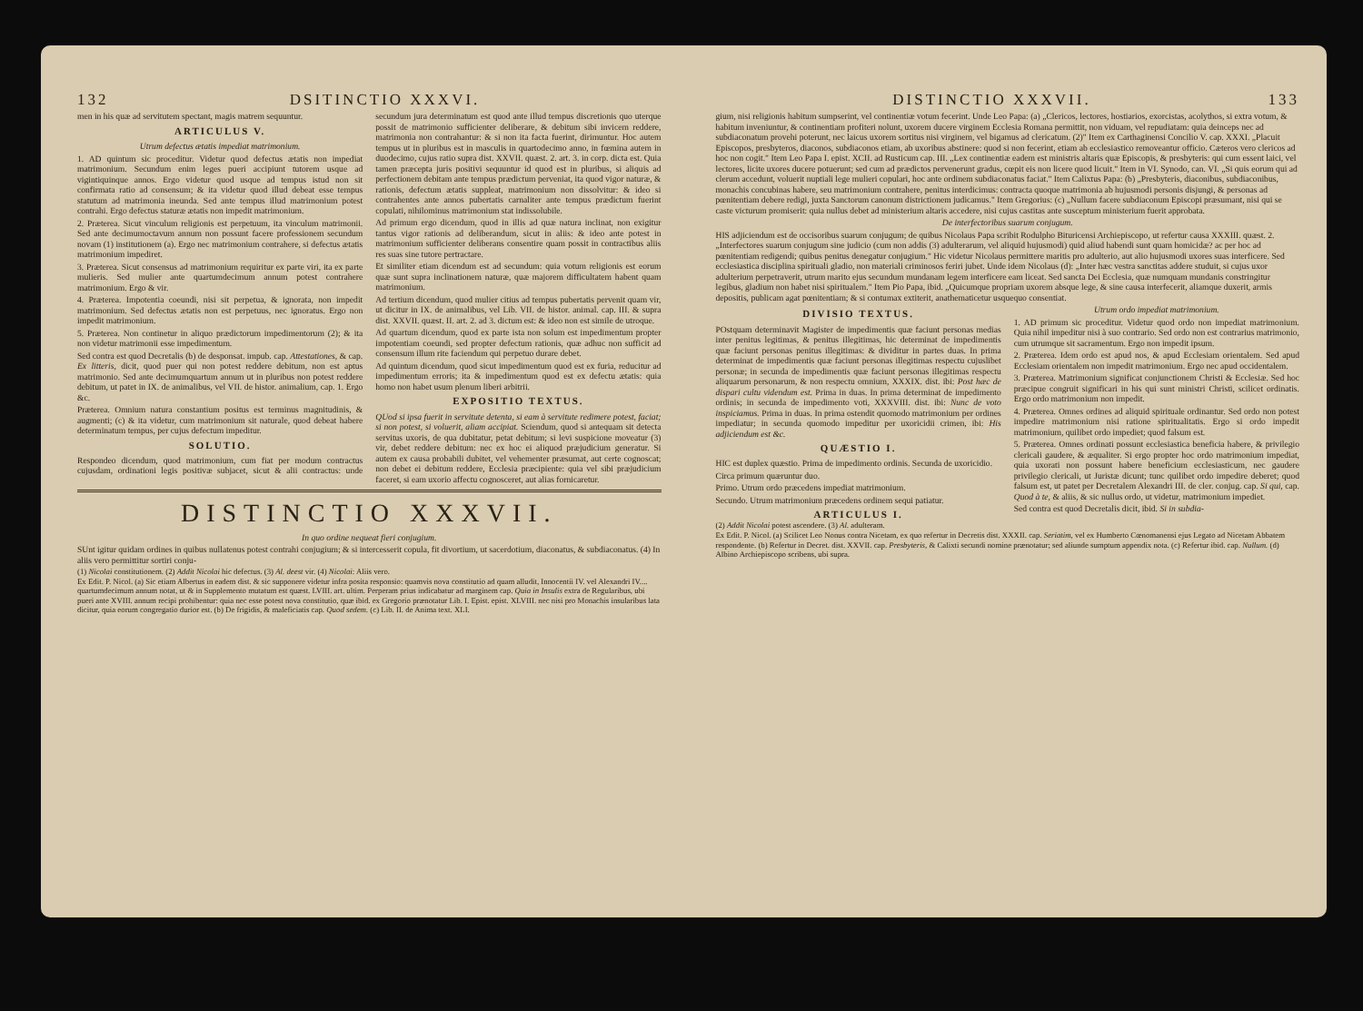132 DSITINCTIO XXXVI.
men in his quæ ad servitutem spectant, magis matrem sequuntur.
ARTICULUS V.
Utrum defectus ætatis impediat matrimonium.
1. AD quintum sic proceditur. Videtur quod defectus ætatis non impediat matrimonium. Secundum enim leges pueri accipiunt tutorem usque ad vigintiquinque annos. Ergo videtur quod usque ad tempus istud non sit confirmata ratio ad consensum; & ita videtur quod illud debeat esse tempus statutum ad matrimonia ineunda. Sed ante tempus illud matrimonium potest contrahi. Ergo defectus staturæ ætatis non impedit matrimonium.
2. Præterea. Sicut vinculum religionis est perpetuum, ita vinculum matrimonii. Sed ante decimumoctavum annum non possunt facere professionem secundum novam (1) institutionem (a). Ergo nec matrimonium contrahere, si defectus ætatis matrimonium impediret.
3. Præterea. Sicut consensus ad matrimonium requiritur ex parte viri, ita ex parte mulieris. Sed mulier ante quartumdecimum annum potest contrahere matrimonium. Ergo & vir.
4. Præterea. Impotentia coeundi, nisi sit perpetua, & ignorata, non impedit matrimonium. Sed defectus ætatis non est perpetuus, nec ignoratus. Ergo non impedit matrimonium.
5. Præterea. Non continetur in aliquo prædictorum impedimentorum (2); & ita non videtur matrimonii esse impedimentum.
Sed contra est quod Decretalis (b) de desponsat. impub. cap. Attestationes, & cap. Ex litteris, dicit, quod puer qui non potest reddere debitum, non est aptus matrimonio. Sed ante decimumquartum annum ut in pluribus non potest reddere debitum, ut patet in IX. de animalibus, vel VII. de histor. animalium, cap. 1. Ergo &c.
Præterea. Omnium natura constantium positus est terminus magnitudinis, & augmenti; (c) & ita videtur, cum matrimonium sit naturale, quod debeat habere determinatum tempus, per cujus defectum impeditur.
SOLUTIO.
Respondeo dicendum, quod matrimonium, cum fiat per modum contractus cujusdam, ordinationi legis positivæ subjacet, sicut & alii contractus: unde secundum jura determinatum est quod ante illud tempus discretionis quo uterque possit de matrimonio sufficienter deliberare, & debitum sibi invicem reddere, matrimonia non contrahantur: & si non ita facta fuerint, dirimuntur. Hoc autem tempus ut in pluribus est in masculis in quartodecimo anno, in fœmina autem in duodecimo, cujus ratio supra dist. XXVII. quæst. 2. art. 3. in corp. dicta est. Quia tamen præcepta juris positivi sequuntur id quod est in pluribus, si aliquis ad perfectionem debitam ante tempus prædictum perveniat, ita quod vigor naturæ, & rationis, defectum ætatis suppleat, matrimonium non dissolvitur: & ideo si contrahentes ante annos pubertatis carnaliter ante tempus prædictum fuerint copulati, nihilominus matrimonium stat indissolubile.
Ad primum ergo dicendum, quod in illis ad quæ natura inclinat, non exigitur tantus vigor rationis ad deliberandum, sicut in aliis: & ideo ante potest in matrimonium sufficienter deliberans consentire quam possit in contractibus aliis res suas sine tutore pertractare.
Et similiter etiam dicendum est ad secundum: quia votum religionis est eorum quæ sunt supra inclinationem naturæ, quæ majorem difficultatem habent quam matrimonium.
Ad tertium dicendum, quod mulier citius ad tempus pubertatis pervenit quam vir, ut dicitur in IX. de animalibus, vel Lib. VII. de histor. animal. cap. III. & supra dist. XXVII. quæst. II. art. 2. ad 3. dictum est: & ideo non est simile de utroque.
Ad quartum dicendum, quod ex parte ista non solum est impedimentum propter impotentiam coeundi, sed propter defectum rationis, quæ adhuc non sufficit ad consensum illum rite faciendum qui perpetuo durare debet.
Ad quintum dicendum, quod sicut impedimentum quod est ex furia, reducitur ad impedimentum erroris; ita & impedimentum quod est ex defectu ætatis: quia homo non habet usum plenum liberi arbitrii.
EXPOSITIO TEXTUS.
QUod si ipsa fuerit in servitute detenta, si eam à servitute redimere potest, faciat; si non potest, si voluerit, aliam accipiat. Sciendum, quod si antequam sit detecta servitus uxoris, de qua dubitatur, petat debitum; si levi suspicione moveatur (3) vir, debet reddere debitum: nec ex hoc ei aliquod præjudicium generatur. Si autem ex causa probabili dubitet, vel vehementer præsumat, aut certe cognoscat; non debet ei debitum reddere, Ecclesia præcipiente: quia vel sibi præjudicium faceret, si eam uxorio affectu cognosceret, aut alias fornicaretur.
DISTINCTIO XXXVII.
In quo ordine nequeat fieri conjugium.
SUnt igitur quidam ordines in quibus nullatenus potest contrahi conjugium; & si intercesserit copula, fit divortium, ut sacerdotium, diaconatus, & subdiaconatus. (4) In aliis vero permittitur sortiri conju-
(1) Nicolai constitutionem. (2) Addit Nicolai hic defectus. (3) Al. deest vir. (4) Nicolai: Aliis vero.
Ex Edit. P. Nicol. (a) Sic etiam Albertus in eadem dist. & sic supponere videtur infra posita responsio: quamvis nova constitutio ad quam alludit, Innocentii IV. vel Alexandri IV.... quartumdecimum annum notat, ut & in Supplemento mutatum est quæst. LVIII. art. ultim. Perperam prius indicabatur ad marginem cap. Quia in Insulis extra de Regularibus, ubi pueri ante XVIII. annum recipi prohibentur: quia nec esse potest nova constitutio, quæ ibid. ex Gregorio prænotatur Lib. I. Epist. epist. XLVIII. nec nisi pro Monachis insularibus lata dicitur, quia eorum congregatio durior est. (b) De frigidis, & maleficiatis cap. Quod sedem. (c) Lib. II. de Anima text. XLI.
DISTINCTIO XXXVII. 133
gium, nisi religionis habitum sumpserint, vel continentiæ votum fecerint. Unde Leo Papa: (a) „Clericos, lectores, hostiarios, exorcistas, acolythos, si extra votum, & habitum inveniuntur, & continentiam profiteri nolunt, uxorem ducere virginem Ecclesia Romana permittit, non viduam, vel repudiatam: quia deinceps nec ad subdiaconatum provehi poterunt, nec laicus uxorem sortitus nisi virginem, vel bigamus ad clericatum. (2)" Item ex Carthaginensi Concilio V. cap. XXXI. „Placuit Episcopos, presbyteros, diaconos, subdiaconos etiam, ab uxoribus abstinere: quod si non fecerint, etiam ab ecclesiastico removeantur officio. Cæteros vero clericos ad hoc non cogit." Item Leo Papa I. epist. XCII. ad Rusticum cap. III. „Lex continentiæ eadem est ministris altaris quæ Episcopis, & presbyteris: qui cum essent laici, vel lectores, licite uxores ducere potuerunt; sed cum ad prædictos pervenerunt gradus, cœpit eis non licere quod licuit." Item in VI. Synodo, can. VI. „Si quis eorum qui ad clerum accedunt, voluerit nuptiali lege mulieri copulari, hoc ante ordinem subdiaconatus faciat." Item Calixtus Papa: (b) „Presbyteris, diaconibus, subdiaconibus, monachis concubinas habere, seu matrimonium contrahere, penitus interdicimus: contracta quoque matrimonia ab hujusmodi personis disjungi, & personas ad pœnitentiam debere redigi, juxta Sanctorum canonum districtionem judicamus." Item Gregorius: (c) „Nullum facere subdiaconum Episcopi præsumant, nisi qui se caste victurum promiserit: quia nullus debet ad ministerium altaris accedere, nisi cujus castitas ante susceptum ministerium fuerit approbata.
De interfectoribus suarum conjugum.
HIS adjiciendum est de occisoribus suarum conjugum; de quibus Nicolaus Papa scribit Rodulpho Bituricensi Archiepiscopo, ut refertur causa XXXIII. quæst. 2. „Interfectores suarum conjugum sine judicio (cum non addis (3) adulterarum, vel aliquid hujusmodi) quid aliud habendi sunt quam homicidæ? ac per hoc ad pœnitentiam redigendi; quibus penitus denegatur conjugium." Hic videtur Nicolaus permittere maritis pro adulterio, aut alio hujusmodi uxores suas interficere. Sed ecclesiastica disciplina spirituali gladio, non materiali criminosos feriri jubet. Unde idem Nicolaus (d): „Inter hæc vestra sanctitas addere studuit, si cujus uxor adulterium perpetraverit, utrum marito ejus secundum mundanam legem interficere eam liceat. Sed sancta Dei Ecclesia, quæ numquam mundanis constringitur legibus, gladium non habet nisi spiritualem." Item Pio Papa, ibid. „Quicumque propriam uxorem absque lege, & sine causa interfecerit, aliamque duxerit, armis depositis, publicam agat pœnitentiam; & si contumax extiterit, anathematicetur usquequo consentiat.
DIVISIO TEXTUS.
POstquam determinavit Magister de impedimentis quæ faciunt personas medias inter penitus legitimas, & penitus illegitimas, hic determinat de impedimentis quæ faciunt personas penitus illegitimas: & dividitur in partes duas. In prima determinat de impedimentis quæ faciunt personas illegitimas respectu cujuslibet personæ; in secunda de impedimentis quæ faciunt personas illegitimas respectu aliquarum personarum, & non respectu omnium, XXXIX. dist. ibi: Post hæc de dispari cultu videndum est. Prima in duas. In prima determinat de impedimento ordinis; in secunda de impedimento voti, XXXVIII. dist. ibi: Nunc de voto inspiciamus. Prima in duas. In prima ostendit quomodo matrimonium per ordines impediatur; in secunda quomodo impeditur per uxoricidii crimen, ibi: His adjiciendum est &c.
QUÆSTIO I.
HIC est duplex quæstio. Prima de impedimento ordinis. Secunda de uxoricidio.
Circa primum quæruntur duo.
Primo. Utrum ordo præcedens impediat matrimonium.
Secundo. Utrum matrimonium præcedens ordinem sequi patiatur.
ARTICULUS I.
Utrum ordo impediat matrimonium.
1. AD primum sic proceditur. Videtur quod ordo non impediat matrimonium. Quia nihil impeditur nisi à suo contrario. Sed ordo non est contrarius matrimonio, cum utrumque sit sacramentum. Ergo non impedit ipsum.
2. Præterea. Idem ordo est apud nos, & apud Ecclesiam orientalem. Sed apud Ecclesiam orientalem non impedit matrimonium. Ergo nec apud occidentalem.
3. Præterea. Matrimonium significat conjunctionem Christi & Ecclesiæ. Sed hoc præcipue congruit significari in his qui sunt ministri Christi, scilicet ordinatis. Ergo ordo matrimonium non impedit.
4. Præterea. Omnes ordines ad aliquid spirituale ordinantur. Sed ordo non potest impedire matrimonium nisi ratione spiritualitatis. Ergo si ordo impedit matrimonium, quilibet ordo impediet; quod falsum est.
5. Præterea. Omnes ordinati possunt ecclesiastica beneficia habere, & privilegio clericali gaudere, & æqualiter. Si ergo propter hoc ordo matrimonium impediat, quia uxorati non possunt habere beneficium ecclesiasticum, nec gaudere privilegio clericali, ut Juristæ dicunt; tunc quilibet ordo impedire deberet; quod falsum est, ut patet per Decretalem Alexandri III. de cler. conjug. cap. Si qui, cap. Quod à te, & aliis, & sic nullus ordo, ut videtur, matrimonium impediet.
Sed contra est quod Decretalis dicit, ibid. Si in subdia-
(2) Addit Nicolai potest ascendere. (3) Al. adulteram.
Ex Edit. P. Nicol. (a) Scilicet Leo Nonus contra Nicetam, ex quo refertur in Decretis dist. XXXII. cap. Seriatim, vel ex Humberto Cœnomanensi ejus Legato ad Nicetam Abbatem respondente. (b) Refertur in Decret. dist. XXVII. cap. Presbyteris, & Calixti secundi nomine prænotatur; sed aliunde sumptum appendix nota. (c) Refertur ibid. cap. Nullum. (d) Albino Archiepiscopo scribens, ubi supra.